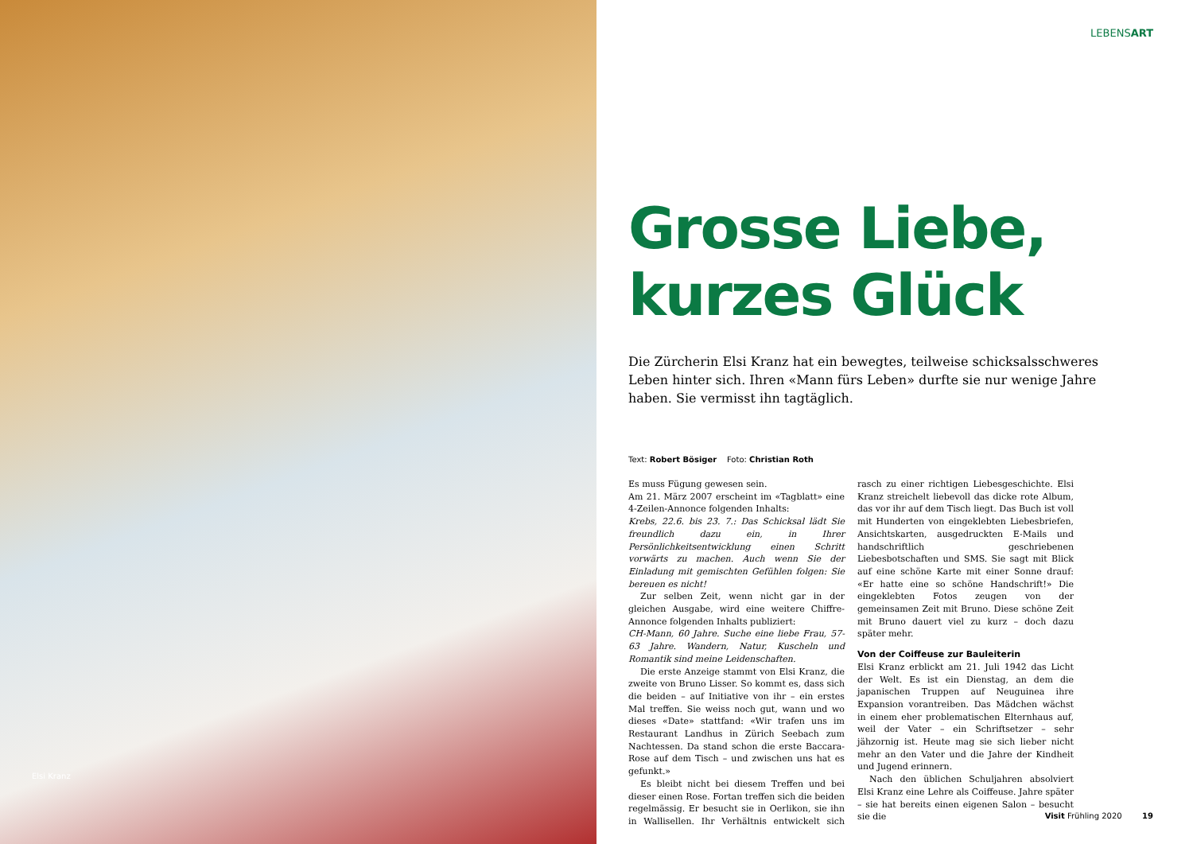Elsi Kranz
LEBENSART
Grosse Liebe,
kurzes Glück
Die Zürcherin Elsi Kranz hat ein bewegtes, teilweise schicksalsschweres Leben hinter sich. Ihren «Mann fürs Leben» durfte sie nur wenige Jahre haben. Sie vermisst ihn tagtäglich.
Text: Robert Bösiger Foto: Christian Roth
Es muss Fügung gewesen sein.
Am 21. März 2007 erscheint im «Tagblatt» eine 4-Zeilen-Annonce folgenden Inhalts:
Krebs, 22.6. bis 23. 7.: Das Schicksal lädt Sie freundlich dazu ein, in Ihrer Persönlichkeitsentwicklung einen Schritt vorwärts zu machen. Auch wenn Sie der Einladung mit gemischten Gefühlen folgen: Sie bereuen es nicht!
Zur selben Zeit, wenn nicht gar in der gleichen Ausgabe, wird eine weitere Chiffre-Annonce folgenden Inhalts publiziert:
CH-Mann, 60 Jahre. Suche eine liebe Frau, 57-63 Jahre. Wandern, Natur, Kuscheln und Romantik sind meine Leidenschaften.
Die erste Anzeige stammt von Elsi Kranz, die zweite von Bruno Lisser. So kommt es, dass sich die beiden – auf Initiative von ihr – ein erstes Mal treffen. Sie weiss noch gut, wann und wo dieses «Date» stattfand: «Wir trafen uns im Restaurant Landhus in Zürich Seebach zum Nachtessen. Da stand schon die erste Baccara-Rose auf dem Tisch – und zwischen uns hat es gefunkt.»
Es bleibt nicht bei diesem Treffen und bei dieser einen Rose. Fortan treffen sich die beiden regelmässig. Er besucht sie in Oerlikon, sie ihn in Wallisellen. Ihr Verhältnis entwickelt sich rasch zu einer richtigen Liebesgeschichte. Elsi Kranz streichelt liebevoll das dicke rote Album, das vor ihr auf dem Tisch liegt. Das Buch ist voll mit Hunderten von eingeklebten Liebesbriefen, Ansichtskarten, ausgedruckten E-Mails und handschriftlich geschriebenen Liebesbotschaften und SMS. Sie sagt mit Blick auf eine schöne Karte mit einer Sonne drauf: «Er hatte eine so schöne Handschrift!» Die eingeklebten Fotos zeugen von der gemeinsamen Zeit mit Bruno. Diese schöne Zeit mit Bruno dauert viel zu kurz – doch dazu später mehr.
Von der Coiffeuse zur Bauleiterin
Elsi Kranz erblickt am 21. Juli 1942 das Licht der Welt. Es ist ein Dienstag, an dem die japanischen Truppen auf Neuguinea ihre Expansion vorantreiben. Das Mädchen wächst in einem eher problematischen Elternhaus auf, weil der Vater – ein Schriftsetzer – sehr jähzornig ist. Heute mag sie sich lieber nicht mehr an den Vater und die Jahre der Kindheit und Jugend erinnern.
Nach den üblichen Schuljahren absolviert Elsi Kranz eine Lehre als Coiffeuse. Jahre später – sie hat bereits einen eigenen Salon – besucht sie die
Visit Frühling 2020 19